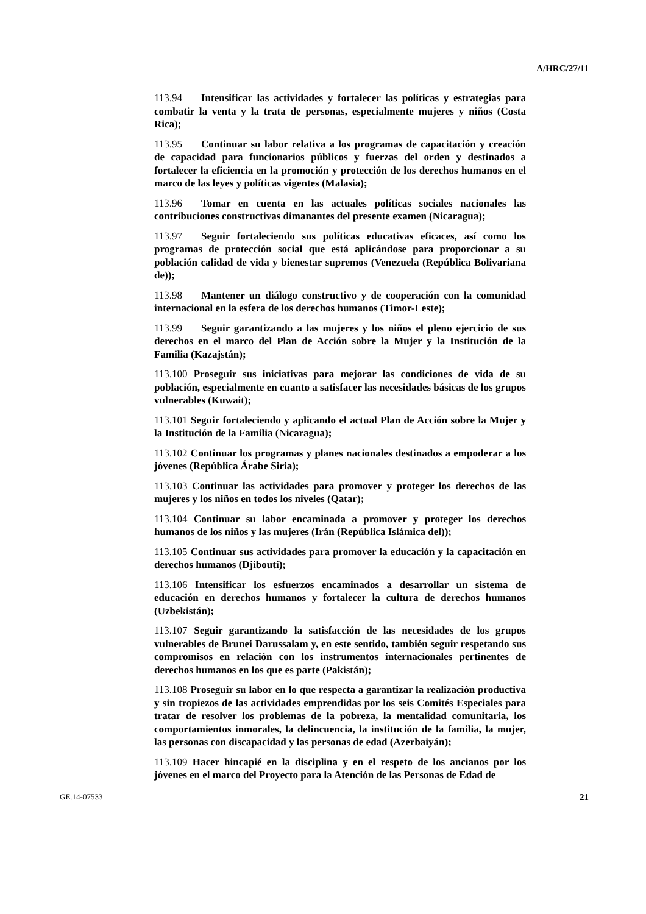A/HRC/27/11
113.94 Intensificar las actividades y fortalecer las políticas y estrategias para combatir la venta y la trata de personas, especialmente mujeres y niños (Costa Rica);
113.95 Continuar su labor relativa a los programas de capacitación y creación de capacidad para funcionarios públicos y fuerzas del orden y destinados a fortalecer la eficiencia en la promoción y protección de los derechos humanos en el marco de las leyes y políticas vigentes (Malasia);
113.96 Tomar en cuenta en las actuales políticas sociales nacionales las contribuciones constructivas dimanantes del presente examen (Nicaragua);
113.97 Seguir fortaleciendo sus políticas educativas eficaces, así como los programas de protección social que está aplicándose para proporcionar a su población calidad de vida y bienestar supremos (Venezuela (República Bolivariana de));
113.98 Mantener un diálogo constructivo y de cooperación con la comunidad internacional en la esfera de los derechos humanos (Timor-Leste);
113.99 Seguir garantizando a las mujeres y los niños el pleno ejercicio de sus derechos en el marco del Plan de Acción sobre la Mujer y la Institución de la Familia (Kazajstán);
113.100 Proseguir sus iniciativas para mejorar las condiciones de vida de su población, especialmente en cuanto a satisfacer las necesidades básicas de los grupos vulnerables (Kuwait);
113.101 Seguir fortaleciendo y aplicando el actual Plan de Acción sobre la Mujer y la Institución de la Familia (Nicaragua);
113.102 Continuar los programas y planes nacionales destinados a empoderar a los jóvenes (República Árabe Siria);
113.103 Continuar las actividades para promover y proteger los derechos de las mujeres y los niños en todos los niveles (Qatar);
113.104 Continuar su labor encaminada a promover y proteger los derechos humanos de los niños y las mujeres (Irán (República Islámica del));
113.105 Continuar sus actividades para promover la educación y la capacitación en derechos humanos (Djibouti);
113.106 Intensificar los esfuerzos encaminados a desarrollar un sistema de educación en derechos humanos y fortalecer la cultura de derechos humanos (Uzbekistán);
113.107 Seguir garantizando la satisfacción de las necesidades de los grupos vulnerables de Brunei Darussalam y, en este sentido, también seguir respetando sus compromisos en relación con los instrumentos internacionales pertinentes de derechos humanos en los que es parte (Pakistán);
113.108 Proseguir su labor en lo que respecta a garantizar la realización productiva y sin tropiezos de las actividades emprendidas por los seis Comités Especiales para tratar de resolver los problemas de la pobreza, la mentalidad comunitaria, los comportamientos inmorales, la delincuencia, la institución de la familia, la mujer, las personas con discapacidad y las personas de edad (Azerbaiyán);
113.109 Hacer hincapié en la disciplina y en el respeto de los ancianos por los jóvenes en el marco del Proyecto para la Atención de las Personas de Edad de
GE.14-07533 21